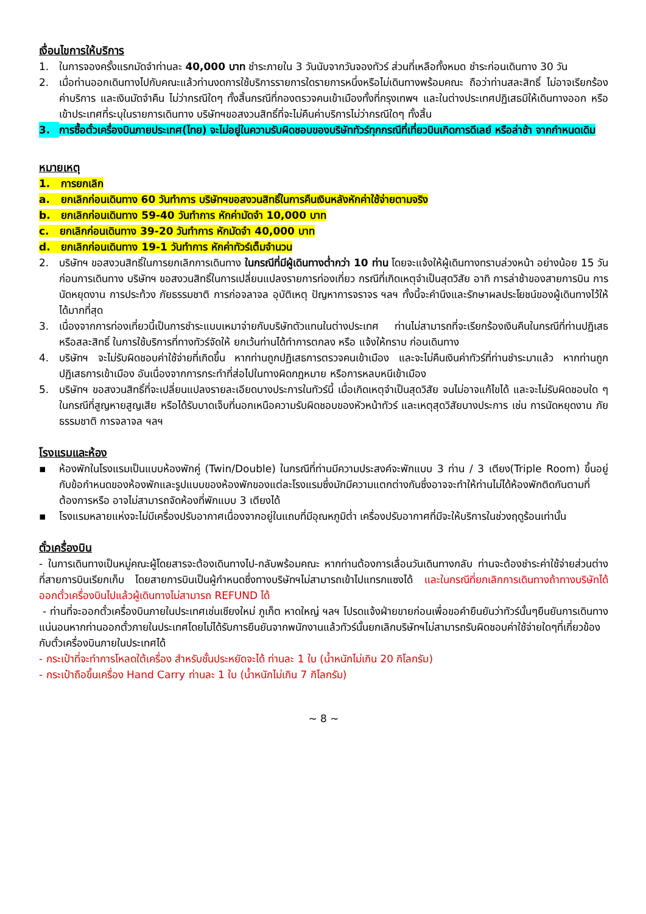เงื่อนไขการให้บริการ
1. ในการจองครั้งแรกมัดจำท่านละ 40,000 บาท ชำระภายใน 3 วันนับจากวันจองทัวร์ ส่วนที่เหลือทั้งหมด ชำระก่อนเดินทาง 30 วัน
2. เมื่อท่านออกเดินทางไปกับคณะแล้วท่านงดการใช้บริการรายการใดรายการหนึ่งหรือไม่เดินทางพร้อมคณะ ถือว่าท่านสละสิทธิ์ ไม่อาจเรียกร้องค่าบริการ และเงินมัดจำคืน ไม่ว่ากรณีใดๆ ทั้งสิ้นกรณีที่กองตรวจคนเข้าเมืองทั้งที่กรุงเทพฯ และในต่างประเทศปฏิเสธมิให้เดินทางออก หรือเข้าประเทศที่ระบุในรายการเดินทาง บริษัทฯขอสงวนสิทธิ์ที่จะไม่คืนค่าบริการไม่ว่ากรณีใดๆ ทั้งสิ้น
3. การซื้อตั๋วเครื่องบินภายประเทศ(ไทย) จะไม่อยู่ในความรับผิดชอบของบริษัททัวร์ทุกกรณีที่เที่ยวบินเกิดการดีเลย์ หรือล่าช้า จากกำหนดเดิม
หมายเหตุ
1. การยกเลิก
a. ยกเลิกก่อนเดินทาง 60 วันทำการ บริษัทฯขอสงวนสิทธิ์ในการคืนเงินหลังหักค่าใช้จ่ายตามจริง
b. ยกเลิกก่อนเดินทาง 59-40 วันทำการ หักค่ามัดจำ 10,000 บาท
c. ยกเลิกก่อนเดินทาง 39-20 วันทำการ หักมัดจำ 40,000 บาท
d. ยกเลิกก่อนเดินทาง 19-1 วันทำการ หักค่าทัวร์เต็มจำนวน
2. บริษัทฯ ขอสงวนสิทธิ์ในการยกเลิกการเดินทาง ในกรณีที่มีผู้เดินทางต่ำกว่า 10 ท่าน โดยจะแจ้งให้ผู้เดินทางทราบล่วงหน้า อย่างน้อย 15 วัน ก่อนการเดินทาง บริษัทฯ ขอสงวนสิทธิ์ในการเปลี่ยนแปลงรายการท่องเที่ยว กรณีที่เกิดเหตุจำเป็นสุดวิสัย อาทิ การล่าช้าของสายการบิน การนัดหยุดงาน การประท้วง ภัยธรรมชาติ การก่อจลาจล อุบัติเหตุ ปัญหาการจราจร ฯลฯ ทั้งนี้จะคำนึงและรักษาผลประโยชน์ของผู้เดินทางไว้ให้ได้มากที่สุด
3. เนื่องจากการท่องเที่ยวนี้เป็นการชำระแบบเหมาจ่ายกับบริษัทตัวแทนในต่างประเทศ ท่านไม่สามารถที่จะเรียกร้องเงินคืนในกรณีที่ท่านปฏิเสธหรือสละสิทธิ์ ในการใช้บริการที่ทางทัวร์จัดให้ ยกเว้นท่านได้ทำการตกลง หรือ แจ้งให้ทราบ ก่อนเดินทาง
4. บริษัทฯ จะไม่รับผิดชอบค่าใช้จ่ายที่เกิดขึ้น หากท่านถูกปฏิเสธการตรวจคนเข้าเมือง และจะไม่คืนเงินค่าทัวร์ที่ท่านชำระมาแล้ว หากท่านถูกปฏิเสธการเข้าเมือง อันเนื่องจากการกระทำที่ส่อไปในทางผิดกฎหมาย หรือการหลบหนีเข้าเมือง
5. บริษัทฯ ขอสงวนสิทธิ์ที่จะเปลี่ยนแปลงรายละเอียดบางประการในทัวร์นี้ เมื่อเกิดเหตุจำเป็นสุดวิสัย จนไม่อาจแก้ไขได้ และจะไม่รับผิดชอบใด ๆ ในกรณีที่สูญหายสูญเสีย หรือได้รับบาดเจ็บที่นอกเหนือความรับผิดชอบของหัวหน้าทัวร์ และเหตุสุดวิสัยบางประการ เช่น การนัดหยุดงาน ภัยธรรมชาติ การจลาจล ฯลฯ
โรงแรมและห้อง
▪ ห้องพักในโรงแรมเป็นแบบห้องพักคู่ (Twin/Double) ในกรณีที่ท่านมีความประสงค์จะพักแบบ 3 ท่าน / 3 เตียง(Triple Room) ขึ้นอยู่กับข้อกำหนดของห้องพักและรูปแบบของห้องพักของแต่ละโรงแรมซึ่งมักมีความแตกต่างกันซึ่งอาจจะทำให้ท่านไม่ได้ห้องพักติดกันตามที่ต้องการหรือ อาจไม่สามารถจัดห้องที่พักแบบ 3 เตียงได้
▪ โรงแรมหลายแห่งจะไม่มีเครื่องปรับอากาศเนื่องจากอยู่ในแถบที่มีอุณหภูมิต่ำ เครื่องปรับอากาศที่มีจะให้บริการในช่วงฤดูร้อนเท่านั้น
ตั๋วเครื่องบิน
- ในการเดินทางเป็นหมู่คณะผู้โดยสารจะต้องเดินทางไป-กลับพร้อมคณะ หากท่านต้องการเลื่อนวันเดินทางกลับ ท่านจะต้องชำระค่าใช้จ่ายส่วนต่างที่สายการบินเรียกเก็บ โดยสายการบินเป็นผู้กำหนดซึ่งทางบริษัทฯไม่สามารถเข้าไปแทรกแซงได้ และในกรณีที่ยกเลิกการเดินทางถ้าทางบริษัทได้ออกตั๋วเครื่องบินไปแล้วผู้เดินทางไม่สามารถ REFUND ได้
- ท่านที่จะออกตั๋วเครื่องบินภายในประเทศเช่นเชียงใหม่ ภูเก็ต หาดใหญ่ ฯลฯ โปรดแจ้งฝ่ายขายก่อนเพื่อขอคำยืนยันว่าทัวร์นั้นๆยืนยันการเดินทางแน่นอนหากท่านออกตั๋วภายในประเทศโดยไม่ได้รับการยืนยันจากพนักงานแล้วทัวร์นั้นยกเลิกบริษัทฯไม่สามารถรับผิดชอบค่าใช้จ่ายใดๆที่เกี่ยวข้องกับตั๋วเครื่องบินภายในประเทศได้
- กระเป๋าที่จะทำการโหลดใต้เครื่อง สำหรับชั้นประหยัดจะได้ ท่านละ 1 ใบ (น้ำหนักไม่เกิน 20 กิโลกรัม)
- กระเป๋าถือขึ้นเครื่อง Hand Carry ท่านละ 1 ใบ (น้ำหนักไม่เกิน 7 กิโลกรัม)
~ 8 ~